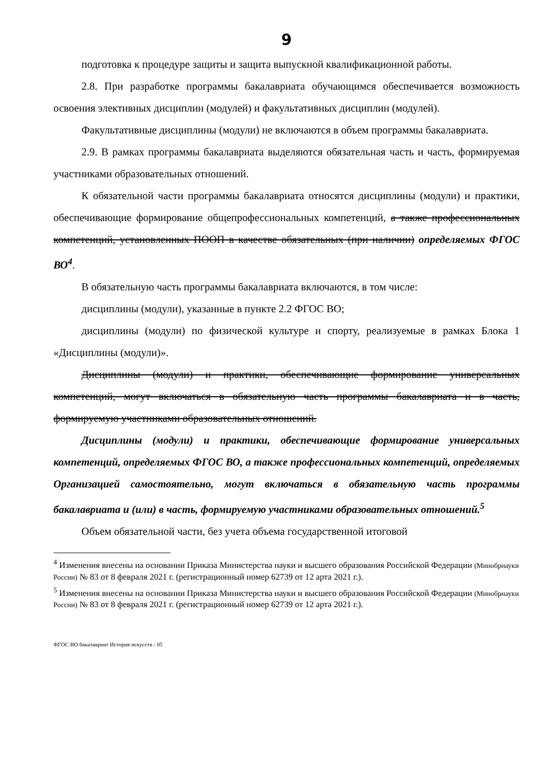9
подготовка к процедуре защиты и защита выпускной квалификационной работы.
2.8. При разработке программы бакалавриата обучающимся обеспечивается возможность освоения элективных дисциплин (модулей) и факультативных дисциплин (модулей).
Факультативные дисциплины (модули) не включаются в объем программы бакалавриата.
2.9. В рамках программы бакалавриата выделяются обязательная часть и часть, формируемая участниками образовательных отношений.
К обязательной части программы бакалавриата относятся дисциплины (модули) и практики, обеспечивающие формирование общепрофессиональных компетенций, а также профессиональных компетенций, установленных ПООП в качестве обязательных (при наличии) определяемых ФГОС ВО<sup>4</sup>.
В обязательную часть программы бакалавриата включаются, в том числе:
дисциплины (модули), указанные в пункте 2.2 ФГОС ВО;
дисциплины (модули) по физической культуре и спорту, реализуемые в рамках Блока 1 «Дисциплины (модули)».
Дисциплины (модули) и практики, обеспечивающие формирование универсальных компетенций, могут включаться в обязательную часть программы бакалавриата и в часть, формируемую участниками образовательных отношений.
Дисциплины (модули) и практики, обеспечивающие формирование универсальных компетенций, определяемых ФГОС ВО, а также профессиональных компетенций, определяемых Организацией самостоятельно, могут включаться в обязательную часть программы бакалавриата и (или) в часть, формируемую участниками образовательных отношений.<sup>5</sup>
Объем обязательной части, без учета объема государственной итоговой
<sup>4</sup> Изменения внесены на основании Приказа Министерства науки и высшего образования Российской Федерации (Минобрнауки России) № 83 от 8 февраля 2021 г. (регистрационный номер 62739 от 12 арта 2021 г.).
<sup>5</sup> Изменения внесены на основании Приказа Министерства науки и высшего образования Российской Федерации (Минобрнауки России) № 83 от 8 февраля 2021 г. (регистрационный номер 62739 от 12 арта 2021 г.).
ФГОС ВО бакалавриат История искусств - 05